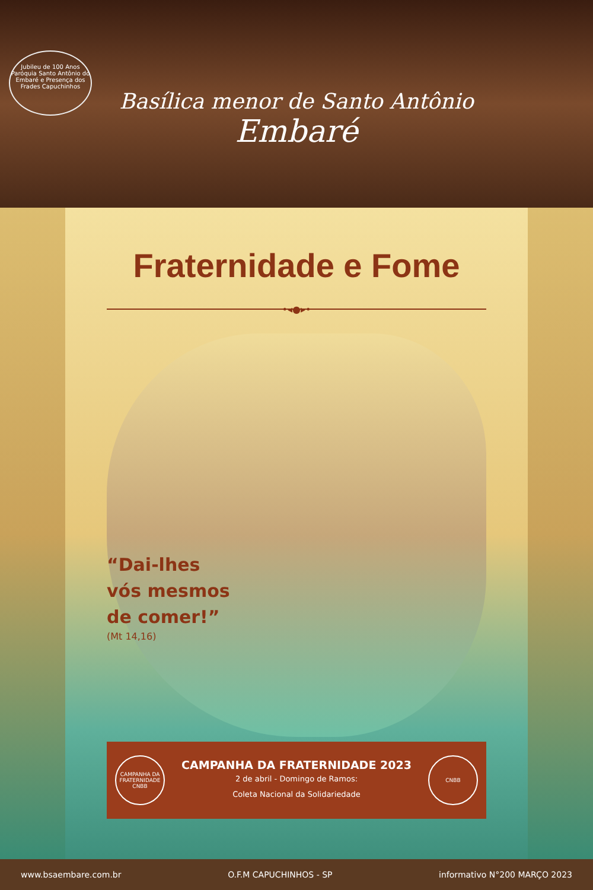Jubileu de 100 Anos
Paróquia Santo Antônio do Embaré e Presença dos Frades Capuchinhos
Basílica menor de Santo Antônio
Embaré
Fraternidade e Fome
•◂●▸•
“Dai-lhes
vós mesmos
de comer!”
(Mt 14,16)
CAMPANHA DA FRATERNIDADE CNBB
CAMPANHA DA FRATERNIDADE 2023
2 de abril - Domingo de Ramos:
Coleta Nacional da Solidariedade
CNBB
www.bsaembare.com.br O.F.M CAPUCHINHOS - SP informativo N°200 MARÇO 2023